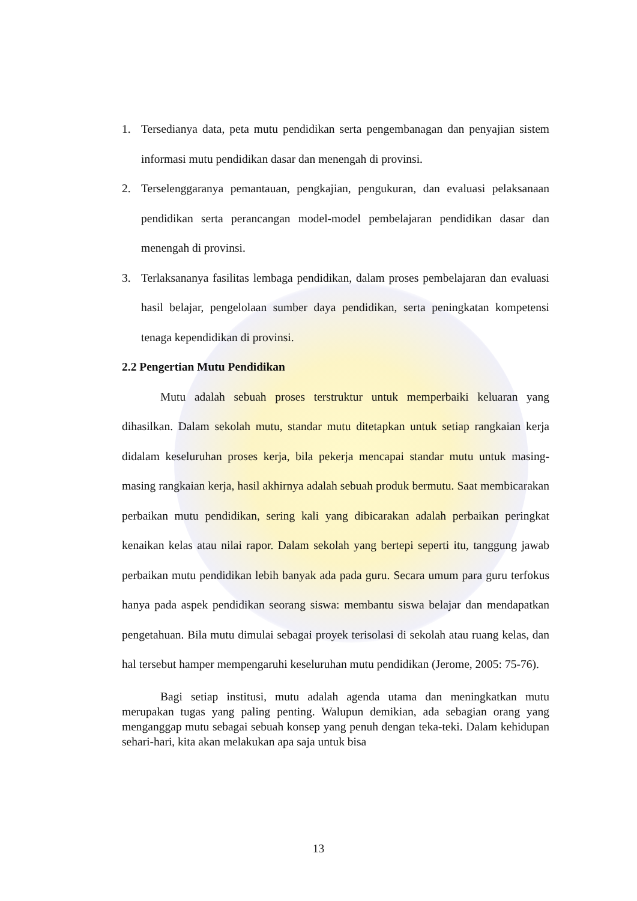1. Tersedianya data, peta mutu pendidikan serta pengembanagan dan penyajian sistem informasi mutu pendidikan dasar dan menengah di provinsi.
2. Terselenggaranya pemantauan, pengkajian, pengukuran, dan evaluasi pelaksanaan pendidikan serta perancangan model-model pembelajaran pendidikan dasar dan menengah di provinsi.
3. Terlaksananya fasilitas lembaga pendidikan, dalam proses pembelajaran dan evaluasi hasil belajar, pengelolaan sumber daya pendidikan, serta peningkatan kompetensi tenaga kependidikan di provinsi.
2.2 Pengertian Mutu Pendidikan
Mutu adalah sebuah proses terstruktur untuk memperbaiki keluaran yang dihasilkan. Dalam sekolah mutu, standar mutu ditetapkan untuk setiap rangkaian kerja didalam keseluruhan proses kerja, bila pekerja mencapai standar mutu untuk masing-masing rangkaian kerja, hasil akhirnya adalah sebuah produk bermutu. Saat membicarakan perbaikan mutu pendidikan, sering kali yang dibicarakan adalah perbaikan peringkat kenaikan kelas atau nilai rapor. Dalam sekolah yang bertepi seperti itu, tanggung jawab perbaikan mutu pendidikan lebih banyak ada pada guru. Secara umum para guru terfokus hanya pada aspek pendidikan seorang siswa: membantu siswa belajar dan mendapatkan pengetahuan. Bila mutu dimulai sebagai proyek terisolasi di sekolah atau ruang kelas, dan hal tersebut hamper mempengaruhi keseluruhan mutu pendidikan (Jerome, 2005: 75-76).
Bagi setiap institusi, mutu adalah agenda utama dan meningkatkan mutu merupakan tugas yang paling penting. Walupun demikian, ada sebagian orang yang menganggap mutu sebagai sebuah konsep yang penuh dengan teka-teki. Dalam kehidupan sehari-hari, kita akan melakukan apa saja untuk bisa
13